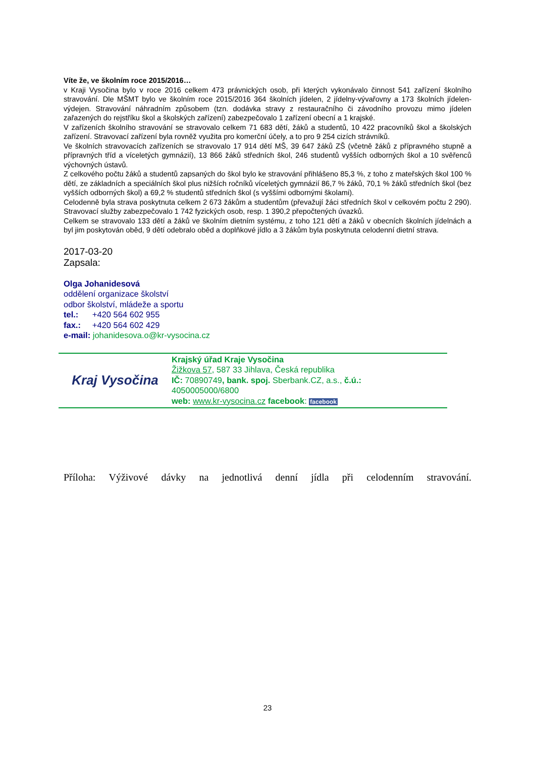Víte že, ve školním roce 2015/2016…
v Kraji Vysočina bylo v roce 2016 celkem 473 právnických osob, při kterých vykonávalo činnost 541 zařízení školního stravování. Dle MŠMT bylo ve školním roce 2015/2016 364 školních jídelen, 2 jídelny-vývařovny a 173 školních jídelen-výdejen. Stravování náhradním způsobem (tzn. dodávka stravy z restauračního či závodního provozu mimo jídelen zařazených do rejstříku škol a školských zařízení) zabezpečovalo 1 zařízení obecní a 1 krajské.
V zařízeních školního stravování se stravovalo celkem 71 683 dětí, žáků a studentů, 10 422 pracovníků škol a školských zařízení. Stravovací zařízení byla rovněž využita pro komerční účely, a to pro 9 254 cizích strávníků.
Ve školních stravovacích zařízeních se stravovalo 17 914 dětí MŠ, 39 647 žáků ZŠ (včetně žáků z přípravného stupně a přípravných tříd a víceletých gymnázií), 13 866 žáků středních škol, 246 studentů vyšších odborných škol a 10 svěřenců výchovných ústavů.
Z celkového počtu žáků a studentů zapsaných do škol bylo ke stravování přihlášeno 85,3 %, z toho z mateřských škol 100 % dětí, ze základních a speciálních škol plus nižších ročníků víceletých gymnázií 86,7 % žáků, 70,1 % žáků středních škol (bez vyšších odborných škol) a 69,2 % studentů středních škol (s vyššími odbornými školami).
Celodenně byla strava poskytnuta celkem 2 673 žákům a studentům (převažují žáci středních škol v celkovém počtu 2 290). Stravovací služby zabezpečovalo 1 742 fyzických osob, resp. 1 390,2 přepočtených úvazků.
Celkem se stravovalo 133 dětí a žáků ve školním dietním systému, z toho 121 dětí a žáků v obecních školních jídelnách a byl jim poskytován oběd, 9 dětí odebralo oběd a doplňkové jídlo a 3 žákům byla poskytnuta celodenní dietní strava.
2017-03-20
Zapsala:
Olga Johanidesová
oddělení organizace školství
odbor školství, mládeže a sportu
tel.: +420 564 602 955
fax.: +420 564 602 429
e-mail: johanidesova.o@kr-vysocina.cz
Kraj Vysočina
Krajský úřad Kraje Vysočina
Žižkova 57, 587 33 Jihlava, Česká republika
IČ: 70890749, bank. spoj. Sberbank.CZ, a.s., č.ú.:
4050005000/6800
web: www.kr-vysocina.cz facebook: facebook
Příloha: Výživové dávky na jednotlivá denní jídla při celodenním stravování.
23